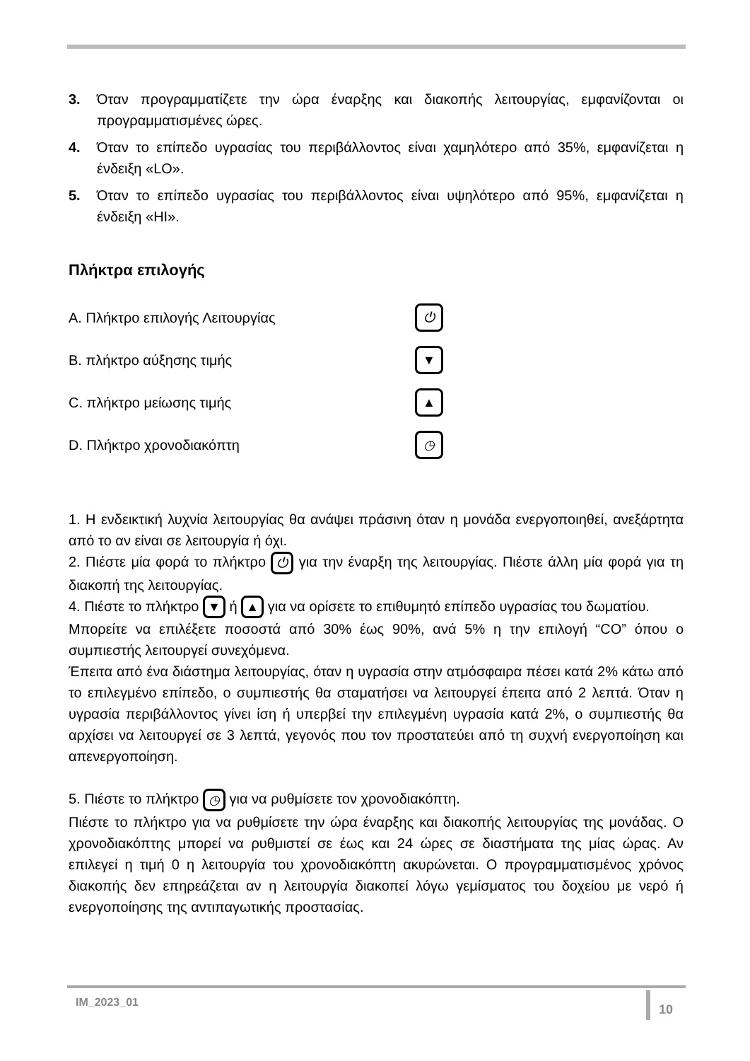3. Όταν προγραμματίζετε την ώρα έναρξης και διακοπής λειτουργίας, εμφανίζονται οι προγραμματισμένες ώρες.
4. Όταν το επίπεδο υγρασίας του περιβάλλοντος είναι χαμηλότερο από 35%, εμφανίζεται η ένδειξη «LO».
5. Όταν το επίπεδο υγρασίας του περιβάλλοντος είναι υψηλότερο από 95%, εμφανίζεται η ένδειξη «HI».
Πλήκτρα επιλογής
A. Πλήκτρο επιλογής Λειτουργίας ⏻
B. πλήκτρο αύξησης τιμής ▼
C. πλήκτρο μείωσης τιμής ▲
D. Πλήκτρο χρονοδιακόπτη ◷
1. Η ενδεικτική λυχνία λειτουργίας θα ανάψει πράσινη όταν η μονάδα ενεργοποιηθεί, ανεξάρτητα από το αν είναι σε λειτουργία ή όχι.
2. Πιέστε μία φορά το πλήκτρο ⏻ για την έναρξη της λειτουργίας. Πιέστε άλλη μία φορά για τη διακοπή της λειτουργίας.
4. Πιέστε το πλήκτρο ▼ ή ▲ για να ορίσετε το επιθυμητό επίπεδο υγρασίας του δωματίου.
Μπορείτε να επιλέξετε ποσοστά από 30% έως 90%, ανά 5% η την επιλογή “CO” όπου ο συμπιεστής λειτουργεί συνεχόμενα.
Έπειτα από ένα διάστημα λειτουργίας, όταν η υγρασία στην ατμόσφαιρα πέσει κατά 2% κάτω από το επιλεγμένο επίπεδο, ο συμπιεστής θα σταματήσει να λειτουργεί έπειτα από 2 λεπτά. Όταν η υγρασία περιβάλλοντος γίνει ίση ή υπερβεί την επιλεγμένη υγρασία κατά 2%, ο συμπιεστής θα αρχίσει να λειτουργεί σε 3 λεπτά, γεγονός που τον προστατεύει από τη συχνή ενεργοποίηση και απενεργοποίηση.
5. Πιέστε το πλήκτρο ◷ για να ρυθμίσετε τον χρονοδιακόπτη.
Πιέστε το πλήκτρο για να ρυθμίσετε την ώρα έναρξης και διακοπής λειτουργίας της μονάδας. Ο χρονοδιακόπτης μπορεί να ρυθμιστεί σε έως και 24 ώρες σε διαστήματα της μίας ώρας. Αν επιλεγεί η τιμή 0 η λειτουργία του χρονοδιακόπτη ακυρώνεται. Ο προγραμματισμένος χρόνος διακοπής δεν επηρεάζεται αν η λειτουργία διακοπεί λόγω γεμίσματος του δοχείου με νερό ή ενεργοποίησης της αντιπαγωτικής προστασίας.
IM_2023_01 10